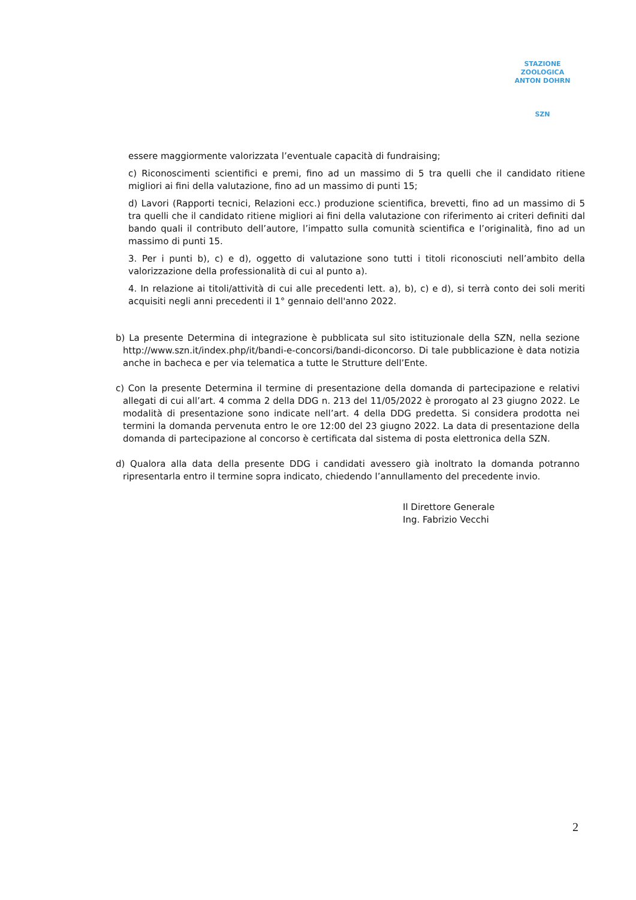STAZIONE ZOOLOGICA ANTON DOHRN
SZN
essere maggiormente valorizzata l’eventuale capacità di fundraising;
c) Riconoscimenti scientifici e premi, fino ad un massimo di 5 tra quelli che il candidato ritiene migliori ai fini della valutazione, fino ad un massimo di punti 15;
d) Lavori (Rapporti tecnici, Relazioni ecc.) produzione scientifica, brevetti, fino ad un massimo di 5 tra quelli che il candidato ritiene migliori ai fini della valutazione con riferimento ai criteri definiti dal bando quali il contributo dell’autore, l’impatto sulla comunità scientifica e l’originalità, fino ad un massimo di punti 15.
3. Per i punti b), c) e d), oggetto di valutazione sono tutti i titoli riconosciuti nell’ambito della valorizzazione della professionalità di cui al punto a).
4. In relazione ai titoli/attività di cui alle precedenti lett. a), b), c) e d), si terrà conto dei soli meriti acquisiti negli anni precedenti il 1° gennaio dell'anno 2022.
b) La presente Determina di integrazione è pubblicata sul sito istituzionale della SZN, nella sezione http://www.szn.it/index.php/it/bandi-e-concorsi/bandi-diconcorso. Di tale pubblicazione è data notizia anche in bacheca e per via telematica a tutte le Strutture dell’Ente.
c) Con la presente Determina il termine di presentazione della domanda di partecipazione e relativi allegati di cui all’art. 4 comma 2 della DDG n. 213 del 11/05/2022 è prorogato al 23 giugno 2022. Le modalità di presentazione sono indicate nell’art. 4 della DDG predetta. Si considera prodotta nei termini la domanda pervenuta entro le ore 12:00 del 23 giugno 2022. La data di presentazione della domanda di partecipazione al concorso è certificata dal sistema di posta elettronica della SZN.
d) Qualora alla data della presente DDG i candidati avessero già inoltrato la domanda potranno ripresentarla entro il termine sopra indicato, chiedendo l’annullamento del precedente invio.
Il Direttore Generale
Ing. Fabrizio Vecchi
2